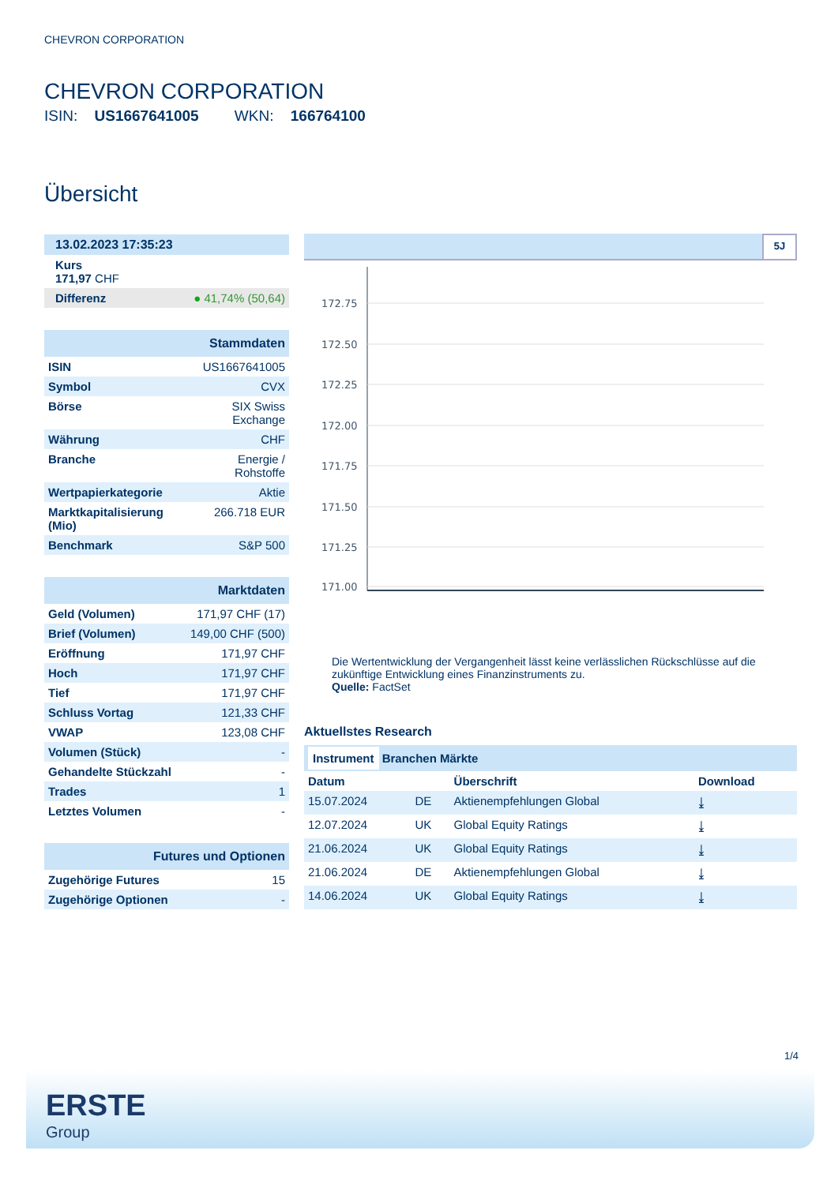CHEVRON CORPORATION
CHEVRON CORPORATION
ISIN: US1667641005 WKN: 166764100
Übersicht
| 13.02.2023 17:35:23 | |
| Kurs 171,97 CHF | |
| Differenz | ● 41,74% (50,64) |
| Stammdaten | |
| ISIN | US1667641005 |
| Symbol | CVX |
| Börse | SIX Swiss Exchange |
| Währung | CHF |
| Branche | Energie / Rohstoffe |
| Wertpapierkategorie | Aktie |
| Marktkapitalisierung (Mio) | 266.718 EUR |
| Benchmark | S&P 500 |
| Marktdaten | |
| Geld (Volumen) | 171,97 CHF (17) |
| Brief (Volumen) | 149,00 CHF (500) |
| Eröffnung | 171,97 CHF |
| Hoch | 171,97 CHF |
| Tief | 171,97 CHF |
| Schluss Vortag | 121,33 CHF |
| VWAP | 123,08 CHF |
| Volumen (Stück) | - |
| Gehandelte Stückzahl | - |
| Trades | 1 |
| Letztes Volumen | - |
| Futures und Optionen | |
| Zugehörige Futures | 15 |
| Zugehörige Optionen | - |
5J
172.75
172.50
172.25
172.00
171.75
171.50
171.25
171.00
Die Wertentwicklung der Vergangenheit lässt keine verlässlichen Rückschlüsse auf die zukünftige Entwicklung eines Finanzinstruments zu.
Quelle: FactSet
Aktuellstes Research
| Instrument Branchen Märkte | | | |
| --- | --- | --- | --- |
| Datum | | Überschrift | Download |
| 15.07.2024 | DE | Aktienempfehlungen Global | ⤓ |
| 12.07.2024 | UK | Global Equity Ratings | ⤓ |
| 21.06.2024 | UK | Global Equity Ratings | ⤓ |
| 21.06.2024 | DE | Aktienempfehlungen Global | ⤓ |
| 14.06.2024 | UK | Global Equity Ratings | ⤓ |
1/4
ERSTE
Group